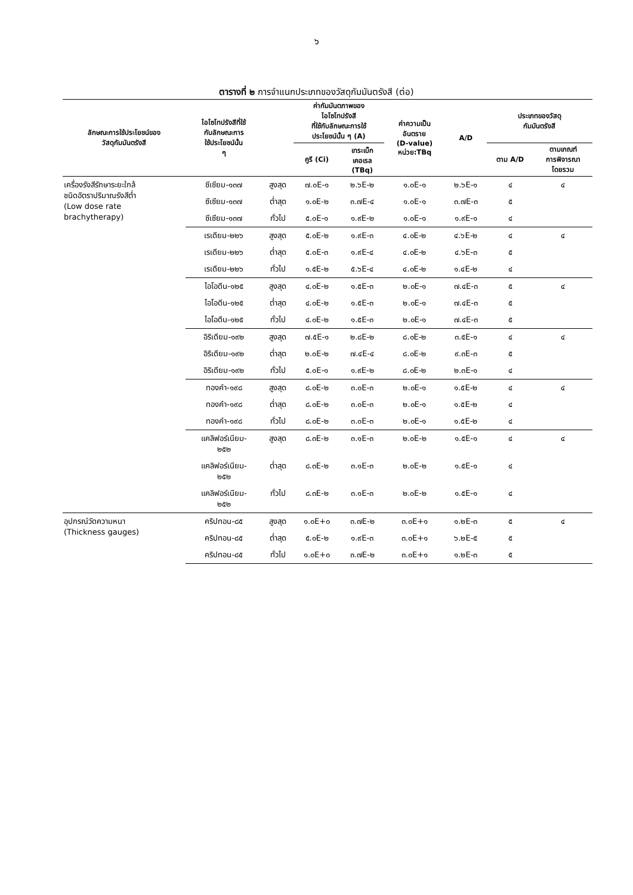๖
ตารางที่ ๒ การจำแนกประเภทของวัสดุกัมมันตรังสี (ต่อ)
| ลักษณะการใช้ประโยชน์ของ วัสดุกัมมันตรังสี | ไอโซโทปรังสีที่ใช้ กับลักษณะการ ใช้ประโยชน์นั้น ๆ | | ค่ากัมมันตภาพของ ไอโซโทปรังสี ที่ใช้กับลักษณะการใช้ ประโยชน์นั้น ๆ (A) | | ค่าความเป็น อันตราย (D-value) หน่วย:TBq | A/D | ประเภทของวัสดุ กัมมันตรังสี | |
| --- | --- | --- | --- | --- | --- | --- | --- | --- |
| | | | คูรี (Ci) | เทระเบ็ก เคอเรล (TBq) | | | ตาม A/D | ตามเกณฑ์ การพิจารณา โดยรวม |
| เครื่องรังสีรักษาระยะใกล้ ชนิดอัตราปริมาณรังสีต่ำ (Low dose rate brachytherapy) | ซีเซียม-๑๓๗ | สูงสุด | ๗.๐E-๑ | ๒.๖E-๒ | ๑.๐E-๑ | ๒.๖E-๑ | ๔ | ๔ |
| | ซีเซียม-๑๓๗ | ต่ำสุด | ๑.๐E-๒ | ๓.๗E-๔ | ๑.๐E-๑ | ๓.๗E-๓ | ๕ | |
| | ซีเซียม-๑๓๗ | ทั่วไป | ๕.๐E-๑ | ๑.๙E-๒ | ๑.๐E-๑ | ๑.๙E-๑ | ๔ | |
| | เรเดียม-๒๒๖ | สูงสุด | ๕.๐E-๒ | ๑.๙E-๓ | ๔.๐E-๒ | ๔.๖E-๒ | ๔ | ๔ |
| | เรเดียม-๒๒๖ | ต่ำสุด | ๕.๐E-๓ | ๑.๙E-๔ | ๔.๐E-๒ | ๔.๖E-๓ | ๕ | |
| | เรเดียม-๒๒๖ | ทั่วไป | ๑.๕E-๒ | ๕.๖E-๔ | ๔.๐E-๒ | ๑.๔E-๒ | ๔ | |
| | ไอโอดีน-๑๒๕ | สูงสุด | ๔.๐E-๒ | ๑.๕E-๓ | ๒.๐E-๑ | ๗.๔E-๓ | ๕ | ๔ |
| | ไอโอดีน-๑๒๕ | ต่ำสุด | ๔.๐E-๒ | ๑.๕E-๓ | ๒.๐E-๑ | ๗.๔E-๓ | ๕ | |
| | ไอโอดีน-๑๒๕ | ทั่วไป | ๔.๐E-๒ | ๑.๕E-๓ | ๒.๐E-๑ | ๗.๔E-๓ | ๕ | |
| | อิริเดียม-๑๙๒ | สูงสุด | ๗.๕E-๑ | ๒.๘E-๒ | ๘.๐E-๒ | ๓.๕E-๑ | ๔ | ๔ |
| | อิริเดียม-๑๙๒ | ต่ำสุด | ๒.๐E-๒ | ๗.๔E-๔ | ๘.๐E-๒ | ๙.๓E-๓ | ๕ | |
| | อิริเดียม-๑๙๒ | ทั่วไป | ๕.๐E-๑ | ๑.๙E-๒ | ๘.๐E-๒ | ๒.๓E-๑ | ๔ | |
| | ทองคำ-๑๙๘ | สูงสุด | ๘.๐E-๒ | ๓.๐E-๓ | ๒.๐E-๑ | ๑.๕E-๒ | ๔ | ๔ |
| | ทองคำ-๑๙๘ | ต่ำสุด | ๘.๐E-๒ | ๓.๐E-๓ | ๒.๐E-๑ | ๑.๕E-๒ | ๔ | |
| | ทองคำ-๑๙๘ | ทั่วไป | ๘.๐E-๒ | ๓.๐E-๓ | ๒.๐E-๑ | ๑.๕E-๒ | ๔ | |
| | แคลิฟอร์เนียม- ๒๕๒ | สูงสุด | ๘.๓E-๒ | ๓.๑E-๓ | ๒.๐E-๒ | ๑.๕E-๑ | ๔ | ๔ |
| | แคลิฟอร์เนียม- ๒๕๒ | ต่ำสุด | ๘.๓E-๒ | ๓.๑E-๓ | ๒.๐E-๒ | ๑.๕E-๑ | ๔ | |
| | แคลิฟอร์เนียม- ๒๕๒ | ทั่วไป | ๘.๓E-๒ | ๓.๑E-๓ | ๒.๐E-๒ | ๑.๕E-๑ | ๔ | |
| อุปกรณ์วัดความหนา (Thickness gauges) | คริปทอน-๘๕ | สูงสุด | ๑.๐E+๐ | ๓.๗E-๒ | ๓.๐E+๑ | ๑.๒E-๓ | ๕ | ๔ |
| | คริปทอน-๘๕ | ต่ำสุด | ๕.๐E-๒ | ๑.๙E-๓ | ๓.๐E+๑ | ๖.๒E-๕ | ๕ | |
| | คริปทอน-๘๕ | ทั่วไป | ๑.๐E+๐ | ๓.๗E-๒ | ๓.๐E+๑ | ๑.๒E-๓ | ๕ | |